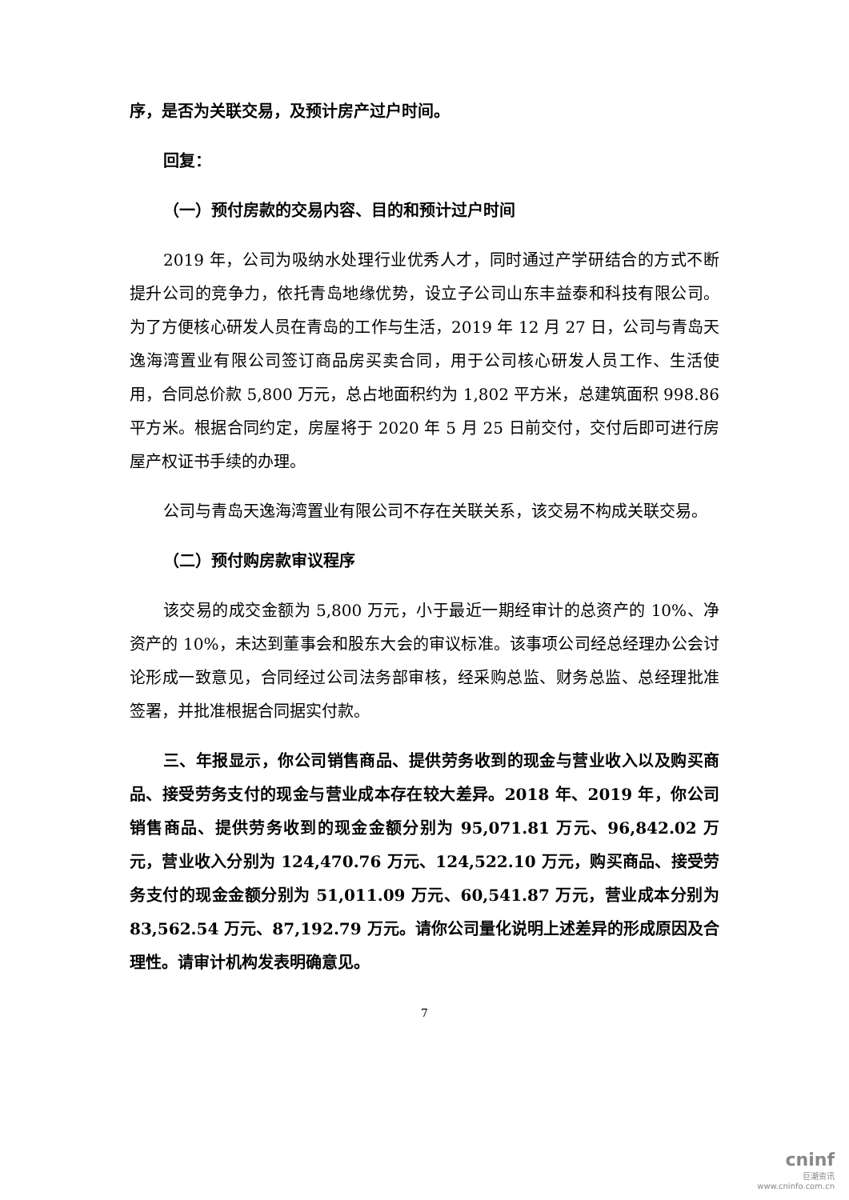序，是否为关联交易，及预计房产过户时间。
回复：
（一）预付房款的交易内容、目的和预计过户时间
2019 年，公司为吸纳水处理行业优秀人才，同时通过产学研结合的方式不断提升公司的竞争力，依托青岛地缘优势，设立子公司山东丰益泰和科技有限公司。为了方便核心研发人员在青岛的工作与生活，2019 年 12 月 27 日，公司与青岛天逸海湾置业有限公司签订商品房买卖合同，用于公司核心研发人员工作、生活使用，合同总价款 5,800 万元，总占地面积约为 1,802 平方米，总建筑面积 998.86 平方米。根据合同约定，房屋将于 2020 年 5 月 25 日前交付，交付后即可进行房屋产权证书手续的办理。
公司与青岛天逸海湾置业有限公司不存在关联关系，该交易不构成关联交易。
（二）预付购房款审议程序
该交易的成交金额为 5,800 万元，小于最近一期经审计的总资产的 10%、净资产的 10%，未达到董事会和股东大会的审议标准。该事项公司经总经理办公会讨论形成一致意见，合同经过公司法务部审核，经采购总监、财务总监、总经理批准签署，并批准根据合同据实付款。
三、年报显示，你公司销售商品、提供劳务收到的现金与营业收入以及购买商品、接受劳务支付的现金与营业成本存在较大差异。2018 年、2019 年，你公司销售商品、提供劳务收到的现金金额分别为 95,071.81 万元、96,842.02 万元，营业收入分别为 124,470.76 万元、124,522.10 万元，购买商品、接受劳务支付的现金金额分别为 51,011.09 万元、60,541.87 万元，营业成本分别为 83,562.54 万元、87,192.79 万元。请你公司量化说明上述差异的形成原因及合理性。请审计机构发表明确意见。
7
cninf
巨潮资讯
www.cninfo.com.cn